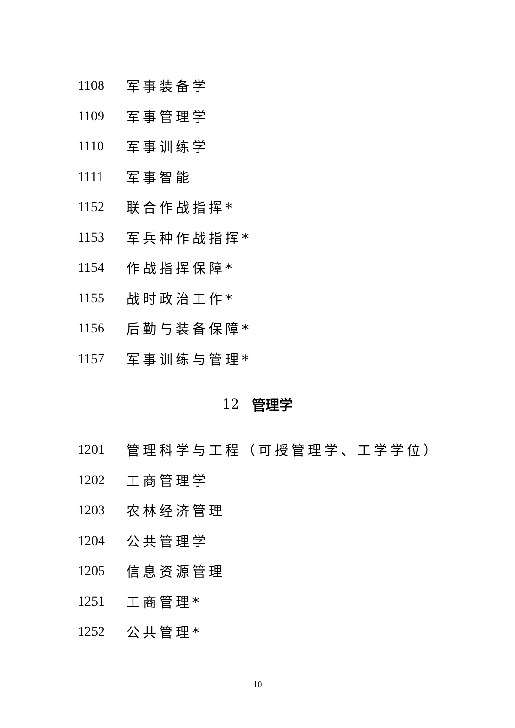1108 军事装备学
1109 军事管理学
1110 军事训练学
1111 军事智能
1152 联合作战指挥*
1153 军兵种作战指挥*
1154 作战指挥保障*
1155 战时政治工作*
1156 后勤与装备保障*
1157 军事训练与管理*
12 管理学
1201 管理科学与工程（可授管理学、工学学位）
1202 工商管理学
1203 农林经济管理
1204 公共管理学
1205 信息资源管理
1251 工商管理*
1252 公共管理*
10